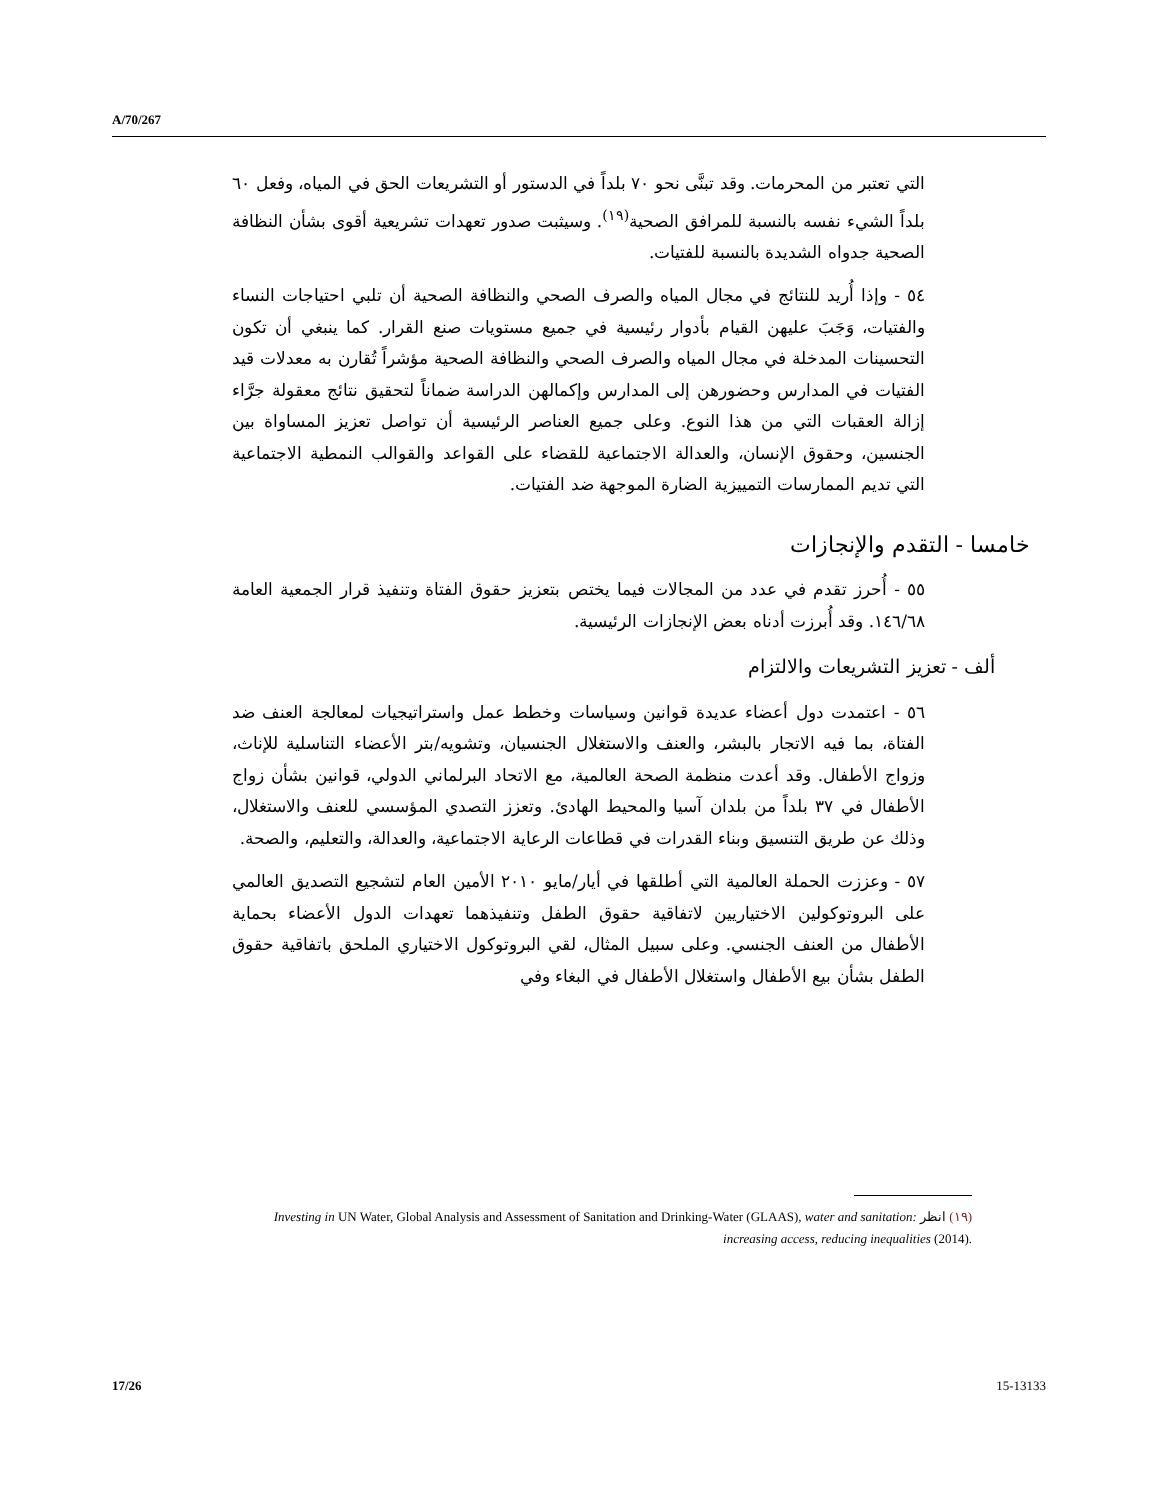A/70/267
التي تعتبر من المحرمات. وقد تبنَّى نحو ٧٠ بلداً في الدستور أو التشريعات الحق في المياه، وفعل ٦٠ بلداً الشيء نفسه بالنسبة للمرافق الصحية<sup>(١٩)</sup>. وسيثبت صدور تعهدات تشريعية أقوى بشأن النظافة الصحية جدواه الشديدة بالنسبة للفتيات.
٥٤ - وإذا أُريد للنتائج في مجال المياه والصرف الصحي والنظافة الصحية أن تلبي احتياجات النساء والفتيات، وَجَبَ عليهن القيام بأدوار رئيسية في جميع مستويات صنع القرار. كما ينبغي أن تكون التحسينات المدخلة في مجال المياه والصرف الصحي والنظافة الصحية مؤشراً تُقارن به معدلات قيد الفتيات في المدارس وحضورهن إلى المدارس وإكمالهن الدراسة ضماناً لتحقيق نتائج معقولة جرَّاء إزالة العقبات التي من هذا النوع. وعلى جميع العناصر الرئيسية أن تواصل تعزيز المساواة بين الجنسين، وحقوق الإنسان، والعدالة الاجتماعية للقضاء على القواعد والقوالب النمطية الاجتماعية التي تديم الممارسات التمييزية الضارة الموجهة ضد الفتيات.
خامسا - التقدم والإنجازات
٥٥ - أُحرز تقدم في عدد من المجالات فيما يختص بتعزيز حقوق الفتاة وتنفيذ قرار الجمعية العامة ١٤٦/٦٨. وقد أُبرزت أدناه بعض الإنجازات الرئيسية.
ألف - تعزيز التشريعات والالتزام
٥٦ - اعتمدت دول أعضاء عديدة قوانين وسياسات وخطط عمل واستراتيجيات لمعالجة العنف ضد الفتاة، بما فيه الاتجار بالبشر، والعنف والاستغلال الجنسيان، وتشويه/بتر الأعضاء التناسلية للإناث، وزواج الأطفال. وقد أعدت منظمة الصحة العالمية، مع الاتحاد البرلماني الدولي، قوانين بشأن زواج الأطفال في ٣٧ بلداً من بلدان آسيا والمحيط الهادئ. وتعزز التصدي المؤسسي للعنف والاستغلال، وذلك عن طريق التنسيق وبناء القدرات في قطاعات الرعاية الاجتماعية، والعدالة، والتعليم، والصحة.
٥٧ - وعززت الحملة العالمية التي أطلقها في أيار/مايو ٢٠١٠ الأمين العام لتشجيع التصديق العالمي على البروتوكولين الاختياريين لاتفاقية حقوق الطفل وتنفيذهما تعهدات الدول الأعضاء بحماية الأطفال من العنف الجنسي. وعلى سبيل المثال، لقي البروتوكول الاختياري الملحق باتفاقية حقوق الطفل بشأن بيع الأطفال واستغلال الأطفال في البغاء وفي
(١٩) انظر Investing in UN Water, Global Analysis and Assessment of Sanitation and Drinking-Water (GLAAS), water and sanitation: increasing access, reducing inequalities (2014).
17/26 15-13133